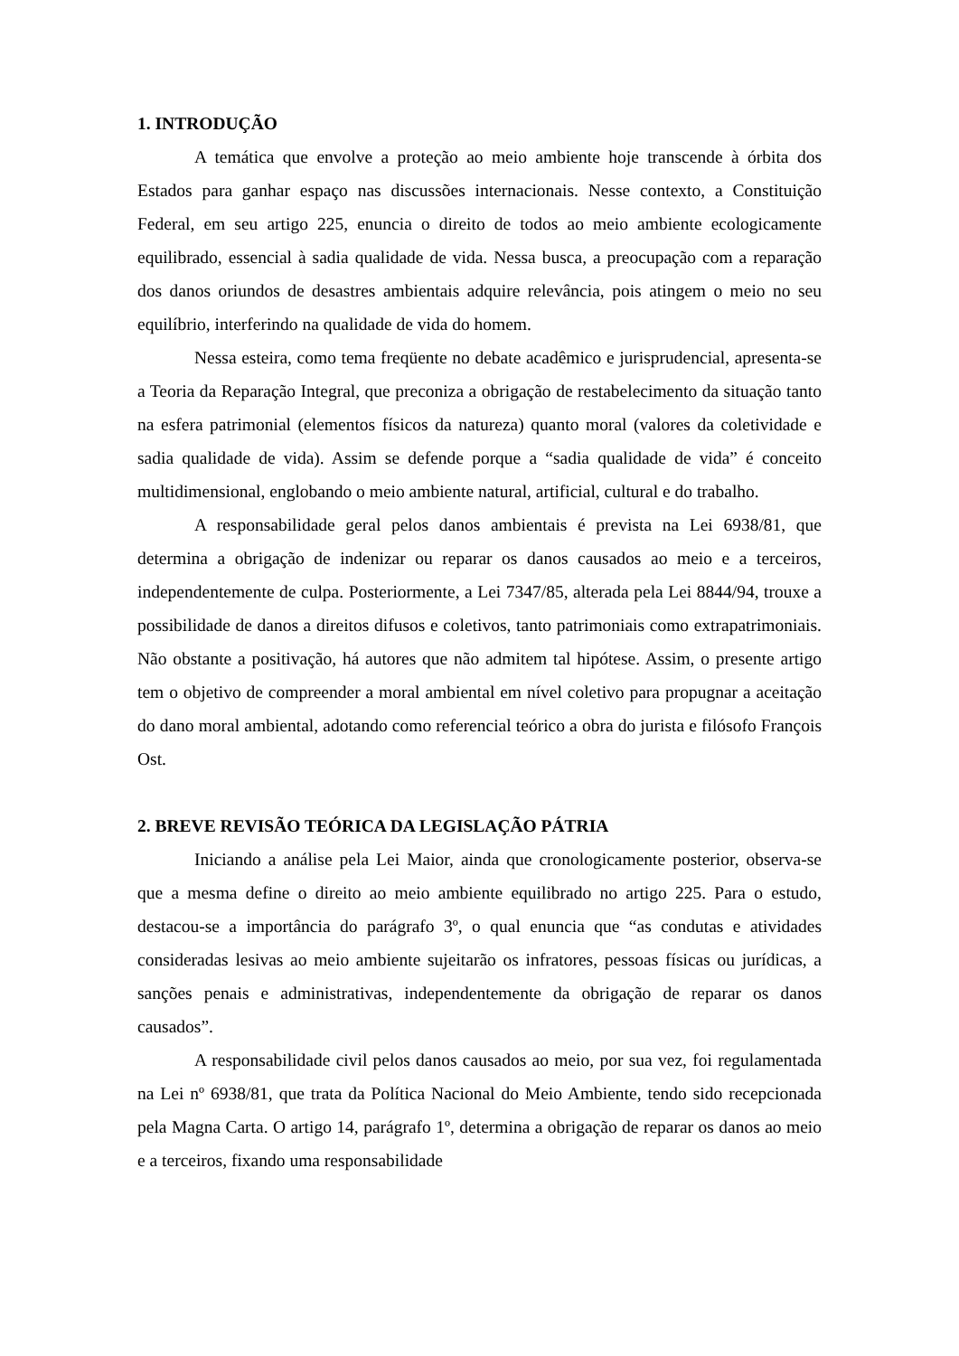1. INTRODUÇÃO
A temática que envolve a proteção ao meio ambiente hoje transcende à órbita dos Estados para ganhar espaço nas discussões internacionais. Nesse contexto, a Constituição Federal, em seu artigo 225, enuncia o direito de todos ao meio ambiente ecologicamente equilibrado, essencial à sadia qualidade de vida. Nessa busca, a preocupação com a reparação dos danos oriundos de desastres ambientais adquire relevância, pois atingem o meio no seu equilíbrio, interferindo na qualidade de vida do homem.
Nessa esteira, como tema freqüente no debate acadêmico e jurisprudencial, apresenta-se a Teoria da Reparação Integral, que preconiza a obrigação de restabelecimento da situação tanto na esfera patrimonial (elementos físicos da natureza) quanto moral (valores da coletividade e sadia qualidade de vida). Assim se defende porque a “sadia qualidade de vida” é conceito multidimensional, englobando o meio ambiente natural, artificial, cultural e do trabalho.
A responsabilidade geral pelos danos ambientais é prevista na Lei 6938/81, que determina a obrigação de indenizar ou reparar os danos causados ao meio e a terceiros, independentemente de culpa. Posteriormente, a Lei 7347/85, alterada pela Lei 8844/94, trouxe a possibilidade de danos a direitos difusos e coletivos, tanto patrimoniais como extrapatrimoniais. Não obstante a positivação, há autores que não admitem tal hipótese. Assim, o presente artigo tem o objetivo de compreender a moral ambiental em nível coletivo para propugnar a aceitação do dano moral ambiental, adotando como referencial teórico a obra do jurista e filósofo François Ost.
2. BREVE REVISÃO TEÓRICA DA LEGISLAÇÃO PÁTRIA
Iniciando a análise pela Lei Maior, ainda que cronologicamente posterior, observa-se que a mesma define o direito ao meio ambiente equilibrado no artigo 225. Para o estudo, destacou-se a importância do parágrafo 3º, o qual enuncia que “as condutas e atividades consideradas lesivas ao meio ambiente sujeitarão os infratores, pessoas físicas ou jurídicas, a sanções penais e administrativas, independentemente da obrigação de reparar os danos causados”.
A responsabilidade civil pelos danos causados ao meio, por sua vez, foi regulamentada na Lei nº 6938/81, que trata da Política Nacional do Meio Ambiente, tendo sido recepcionada pela Magna Carta. O artigo 14, parágrafo 1º, determina a obrigação de reparar os danos ao meio e a terceiros, fixando uma responsabilidade